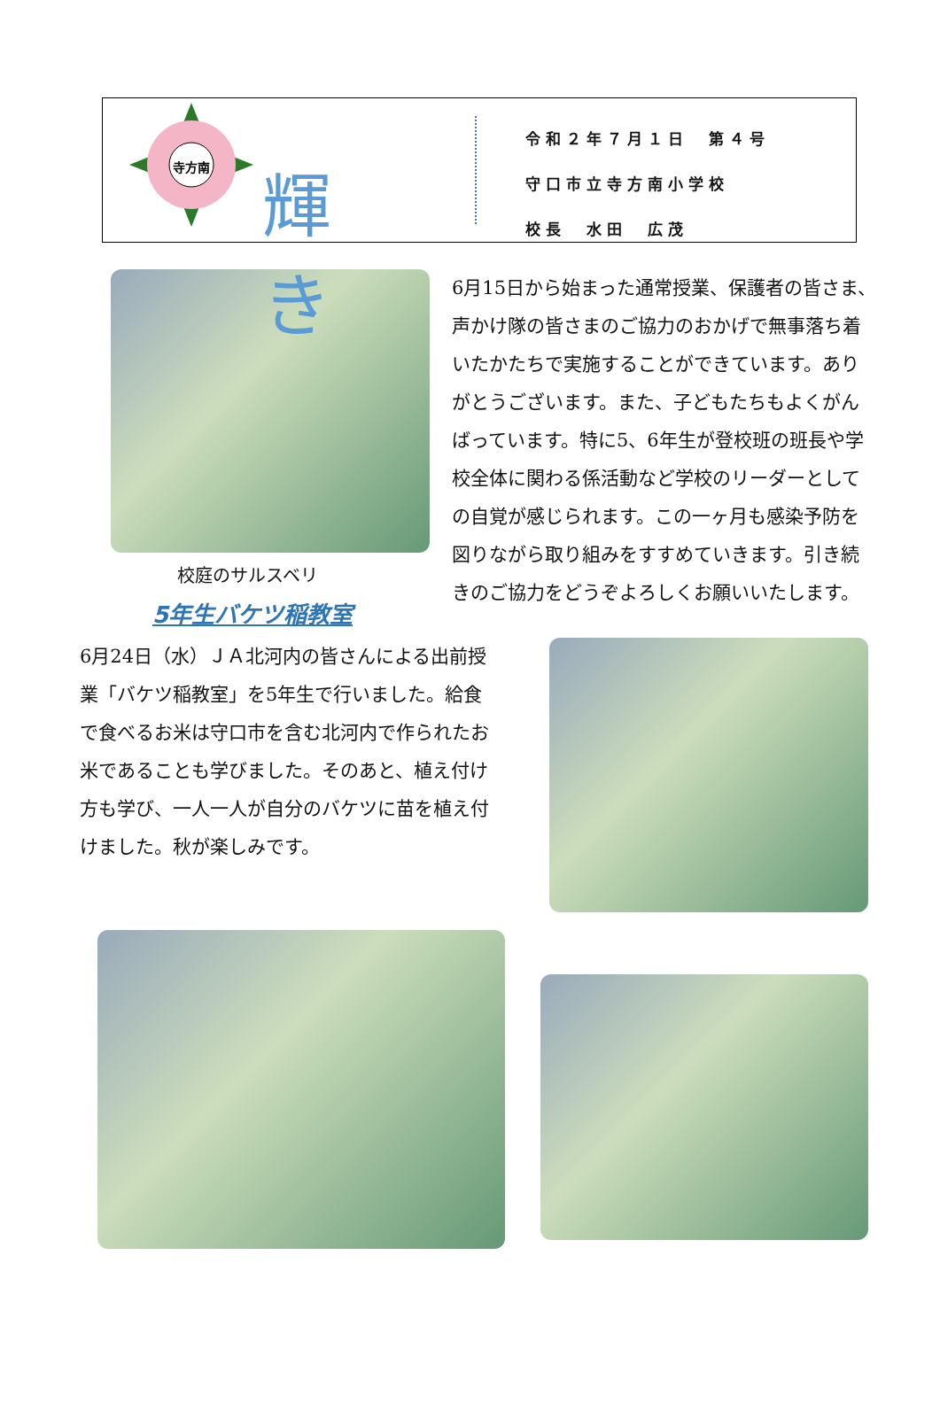寺方南
輝き
令和２年７月１日　第４号
守口市立寺方南小学校
校長　水田　広茂
校庭のサルスベリ
5年生バケツ稲教室
6月15日から始まった通常授業、保護者の皆さま、声かけ隊の皆さまのご協力のおかげで無事落ち着いたかたちで実施することができています。ありがとうございます。また、子どもたちもよくがんばっています。特に5、6年生が登校班の班長や学校全体に関わる係活動など学校のリーダーとしての自覚が感じられます。この一ヶ月も感染予防を図りながら取り組みをすすめていきます。引き続きのご協力をどうぞよろしくお願いいたします。
6月24日（水）ＪＡ北河内の皆さんによる出前授業「バケツ稲教室」を5年生で行いました。給食で食べるお米は守口市を含む北河内で作られたお米であることも学びました。そのあと、植え付け方も学び、一人一人が自分のバケツに苗を植え付けました。秋が楽しみです。